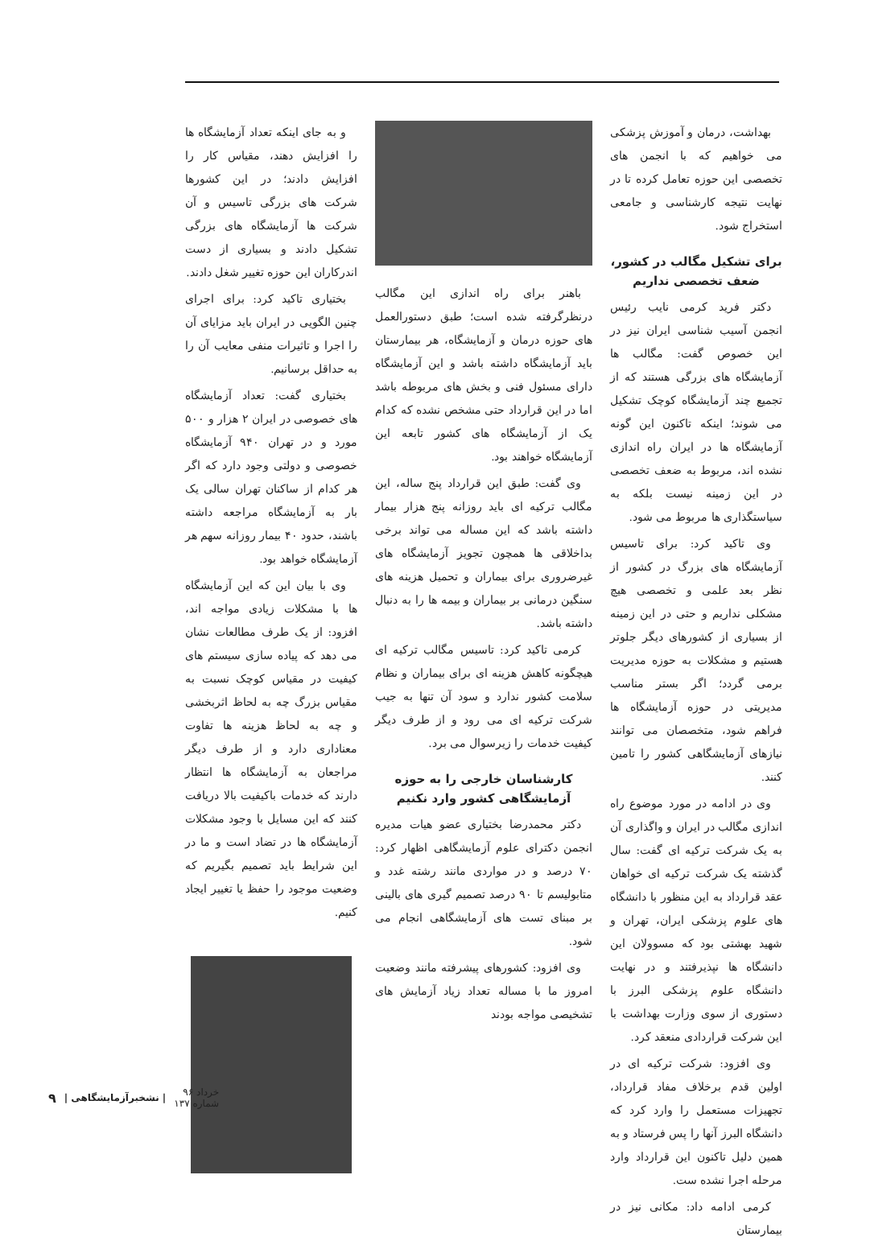بهداشت، درمان و آموزش پزشکی می خواهیم که با انجمن های تخصصی این حوزه تعامل کرده تا در نهایت نتیجه کارشناسی و جامعی استخراج شود.
برای تشکیل مگالب در کشور، ضعف تخصصی نداریم
دکتر فرید کرمی نایب رئیس انجمن آسیب شناسی ایران نیز در این خصوص گفت: مگالب ها آزمایشگاه های بزرگی هستند که از تجمیع چند آزمایشگاه کوچک تشکیل می شوند؛ اینکه تاکنون این گونه آزمایشگاه ها در ایران راه اندازی نشده اند، مربوط به ضعف تخصصی در این زمینه نیست بلکه به سیاستگذاری ها مربوط می شود.
وی تاکید کرد: برای تاسیس آزمایشگاه های بزرگ در کشور از نظر بعد علمی و تخصصی هیچ مشکلی نداریم و حتی در این زمینه از بسیاری از کشورهای دیگر جلوتر هستیم و مشکلات به حوزه مدیریت برمی گردد؛ اگر بستر مناسب مدیریتی در حوزه آزمایشگاه ها فراهم شود، متخصصان می توانند نیازهای آزمایشگاهی کشور را تامین کنند.
وی در ادامه در مورد موضوع راه اندازی مگالب در ایران و واگذاری آن به یک شرکت ترکیه ای گفت: سال گذشته یک شرکت ترکیه ای خواهان عقد قرارداد به این منظور با دانشگاه های علوم پزشکی ایران، تهران و شهید بهشتی بود که مسوولان این دانشگاه ها نپذیرفتند و در نهایت دانشگاه علوم پزشکی البرز با دستوری از سوی وزارت بهداشت با این شرکت قراردادی منعقد کرد.
وی افزود: شرکت ترکیه ای در اولین قدم برخلاف مفاد قرارداد، تجهیزات مستعمل را وارد کرد که دانشگاه البرز آنها را پس فرستاد و به همین دلیل تاکنون این قرارداد وارد مرحله اجرا نشده ست.
کرمی ادامه داد: مکانی نیز در بیمارستان
باهنر برای راه اندازی این مگالب درنظرگرفته شده است؛ طبق دستورالعمل های حوزه درمان و آزمایشگاه، هر بیمارستان باید آزمایشگاه داشته باشد و این آزمایشگاه دارای مسئول فنی و بخش های مربوطه باشد اما در این قرارداد حتی مشخص نشده که کدام یک از آزمایشگاه های کشور تابعه این آزمایشگاه خواهند بود.
وی گفت: طبق این قرارداد پنج ساله، این مگالب ترکیه ای باید روزانه پنج هزار بیمار داشته باشد که این مساله می تواند برخی بداخلاقی ها همچون تجویز آزمایشگاه های غیرضروری برای بیماران و تحمیل هزینه های سنگین درمانی بر بیماران و بیمه ها را به دنبال داشته باشد.
کرمی تاکید کرد: تاسیس مگالب ترکیه ای هیچگونه کاهش هزینه ای برای بیماران و نظام سلامت کشور ندارد و سود آن تنها به جیب شرکت ترکیه ای می رود و از طرف دیگر کیفیت خدمات را زیرسوال می برد.
کارشناسان خارجی را به حوزه آزمایشگاهی کشور وارد نکنیم
دکتر محمدرضا بختیاری عضو هیات مدیره انجمن دکترای علوم آزمایشگاهی اظهار کرد: ۷۰ درصد و در مواردی مانند رشته غدد و متابولیسم تا ۹۰ درصد تصمیم گیری های بالینی بر مبنای تست های آزمایشگاهی انجام می شود.
وی افزود: کشورهای پیشرفته مانند وضعیت امروز ما با مساله تعداد زیاد آزمایش های تشخیصی مواجه بودند
و به جای اینکه تعداد آزمایشگاه ها را افزایش دهند، مقیاس کار را افزایش دادند؛ در این کشورها شرکت های بزرگی تاسیس و آن شرکت ها آزمایشگاه های بزرگی تشکیل دادند و بسیاری از دست اندرکاران این حوزه تغییر شغل دادند.
بختیاری تاکید کرد: برای اجرای چنین الگویی در ایران باید مزایای آن را اجرا و تاثیرات منفی معایب آن را به حداقل برسانیم.
بختیاری گفت: تعداد آزمایشگاه های خصوصی در ایران ۲ هزار و ۵۰۰ مورد و در تهران ۹۴۰ آزمایشگاه خصوصی و دولتی وجود دارد که اگر هر کدام از ساکنان تهران سالی یک بار به آزمایشگاه مراجعه داشته باشند، حدود ۴۰ بیمار روزانه سهم هر آزمایشگاه خواهد بود.
وی با بیان این که این آزمایشگاه ها با مشکلات زیادی مواجه اند، افزود: از یک طرف مطالعات نشان می دهد که پیاده سازی سیستم های کیفیت در مقیاس کوچک نسبت به مقیاس بزرگ چه به لحاظ اثربخشی و چه به لحاظ هزینه ها تفاوت معناداری دارد و از طرف دیگر مراجعان به آزمایشگاه ها انتظار دارند که خدمات باکیفیت بالا دریافت کنند که این مسایل با وجود مشکلات آزمایشگاه ها در تضاد است و ما در این شرایط باید تصمیم بگیریم که وضعیت موجود را حفظ یا تغییر ایجاد کنیم.
خرداد ۹۶
شماره ۱۳۷ | نشخبرآزمایشگاهی | ۹